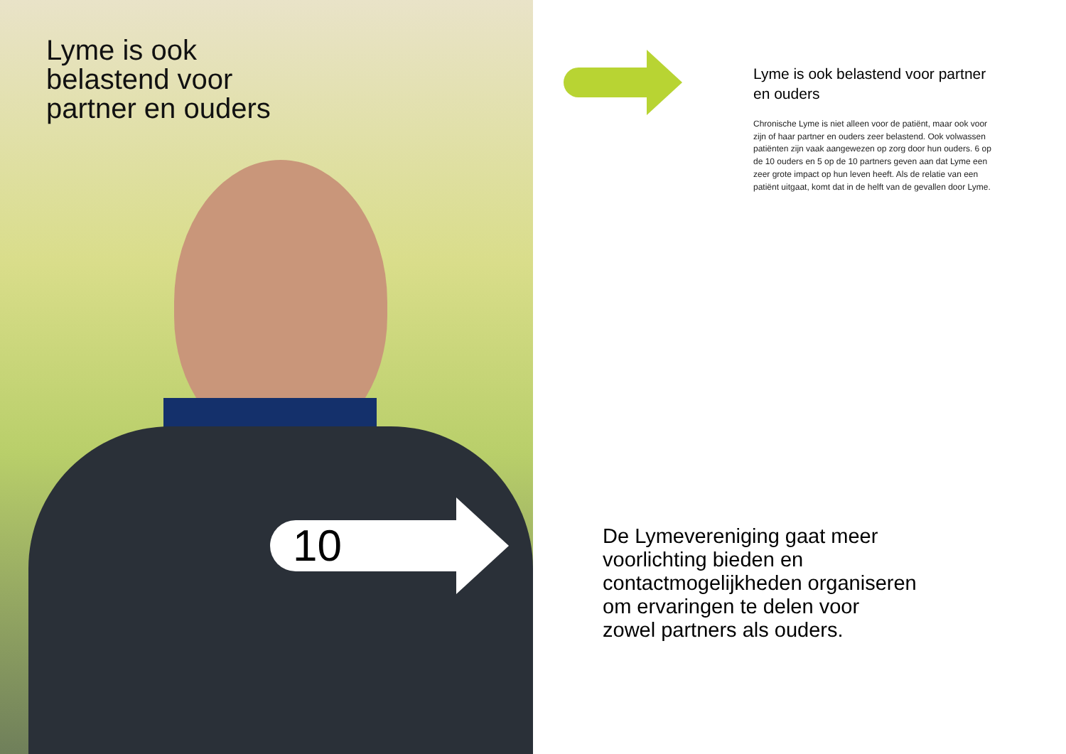Lyme is ook
belastend voor
partner en ouders
10
Lyme is ook belastend voor partner en ouders
Chronische Lyme is niet alleen voor de patiënt, maar ook voor zijn of haar partner en ouders zeer belastend. Ook volwassen patiënten zijn vaak aangewezen op zorg door hun ouders. 6 op de 10 ouders en 5 op de 10 partners geven aan dat Lyme een zeer grote impact op hun leven heeft. Als de relatie van een patiënt uitgaat, komt dat in de helft van de gevallen door Lyme.
De Lymevereniging gaat meer
voorlichting bieden en
contactmogelijkheden organiseren
om ervaringen te delen voor
zowel partners als ouders.